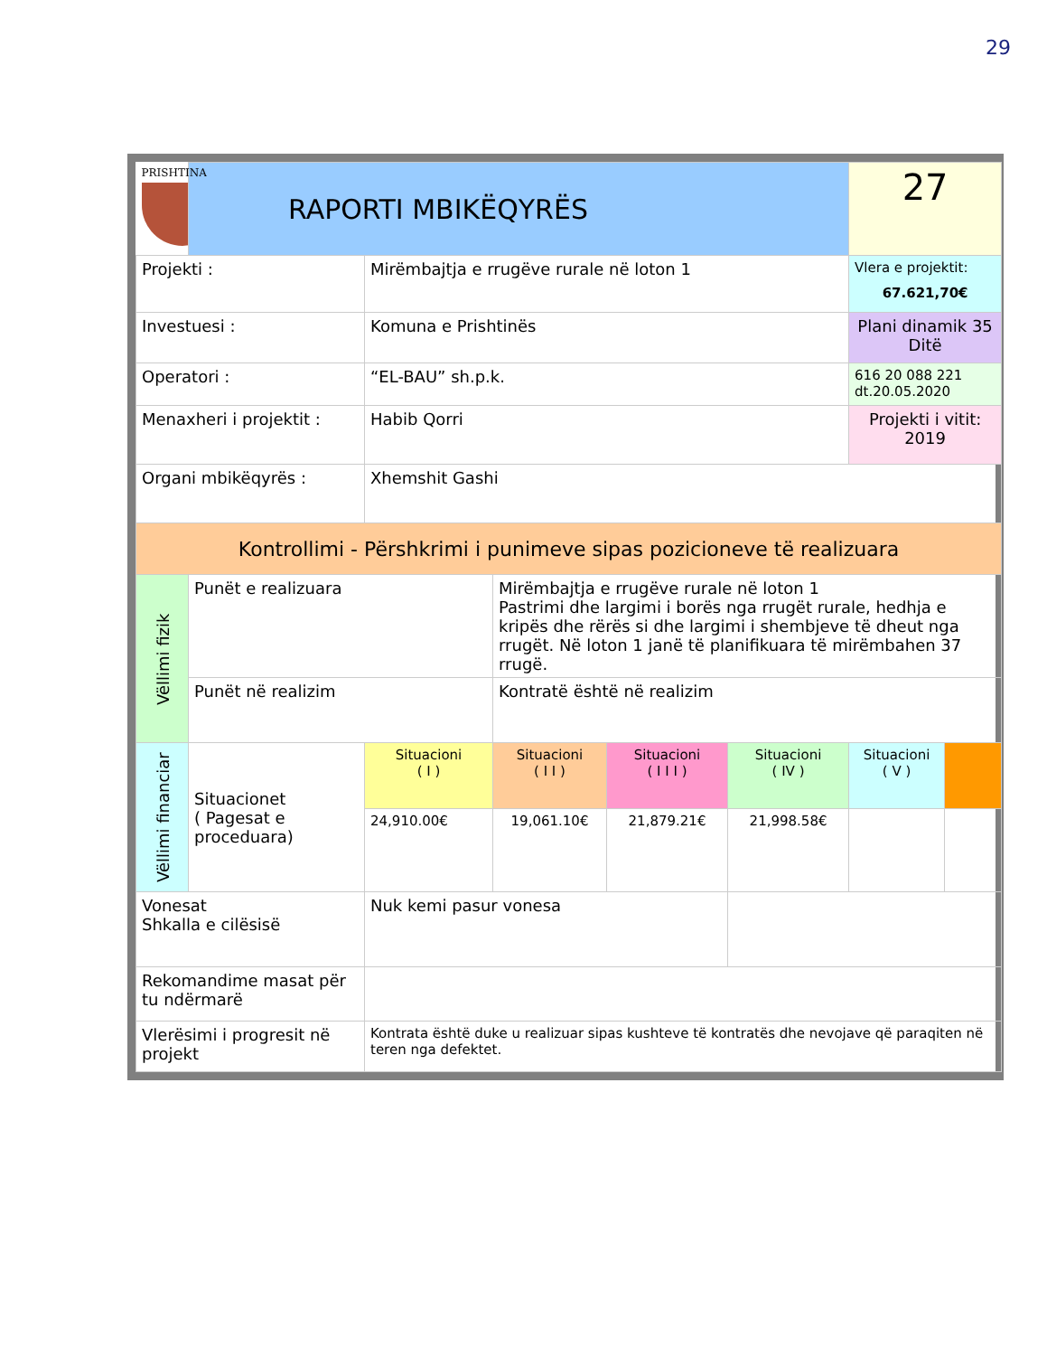29
| PRISHTINA | RAPORTI MBIKËQYRËS | | | | | 27 | |
| Projekti : | | Mirëmbajtja e rrugëve rurale në loton 1 | | | | Vlera e projektit: 67.621,70€ | |
| Investuesi : | | Komuna e Prishtinës | | | | Plani dinamik 35 Ditë | |
| Operatori : | | “EL-BAU” sh.p.k. | | | | 616 20 088 221 dt.20.05.2020 | |
| Menaxheri i projektit : | | Habib Qorri | | | | Projekti i vitit: 2019 | |
| Organi mbikëqyrës : | | Xhemshit Gashi | | | | | |
| Kontrollimi - Përshkrimi i punimeve sipas pozicioneve të realizuara | | | | | | | |
| Vëllimi fizik | Punët e realizuara | | Mirëmbajtja e rrugëve rurale në loton 1 Pastrimi dhe largimi i borës nga rrugët rurale, hedhja e kripës dhe rërës si dhe largimi i shembjeve të dheut nga rrugët. Në loton 1 janë të planifikuara të mirëmbahen 37 rrugë. | | | | |
| | Punët në realizim | | Kontratë është në realizim | | | | |
| Vëllimi financiar | Situacionet ( Pagesat e proceduara) | Situacioni ( I ) | Situacioni ( I I ) | Situacioni ( I I I ) | Situacioni ( IV ) | Situacioni ( V ) | |
| | | 24,910.00€ | 19,061.10€ | 21,879.21€ | 21,998.58€ | | |
| Vonesat Shkalla e cilësisë | | Nuk kemi pasur vonesa | | | | | |
| Rekomandime masat për tu ndërmarë | | | | | | | |
| Vlerësimi i progresit në projekt | | Kontrata është duke u realizuar sipas kushteve të kontratës dhe nevojave që paraqiten në teren nga defektet. | | | | | |